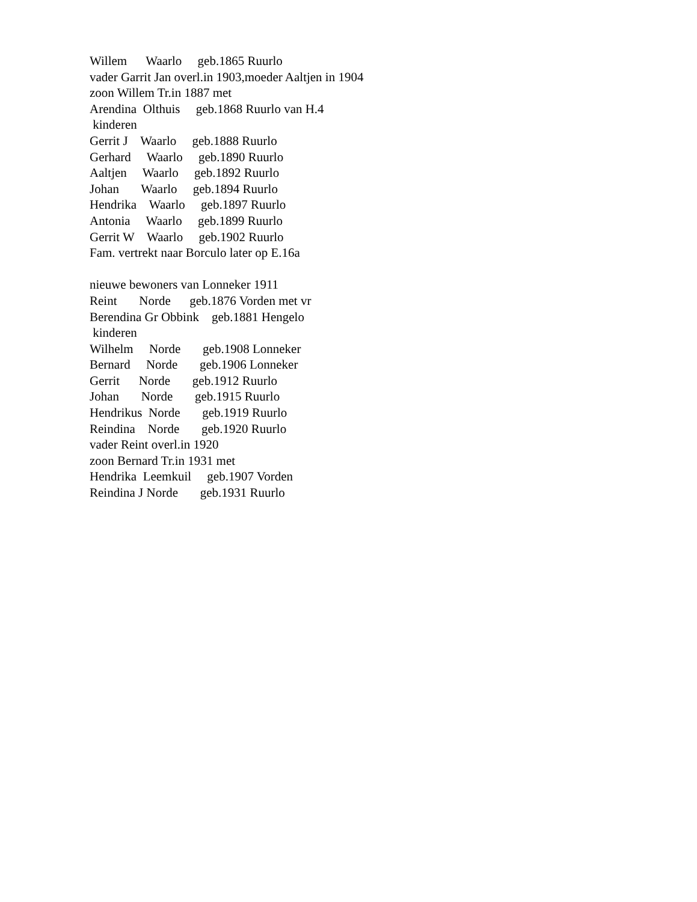Willem Waarlo geb.1865 Ruurlo vader Garrit Jan overl.in 1903,moeder Aaltjen in 1904 zoon Willem Tr.in 1887 met Arendina Olthuis geb.1868 Ruurlo van H.4 kinderen Gerrit J Waarlo geb.1888 Ruurlo Gerhard Waarlo geb.1890 Ruurlo Aaltjen Waarlo geb.1892 Ruurlo Johan Waarlo geb.1894 Ruurlo Hendrika Waarlo geb.1897 Ruurlo Antonia Waarlo geb.1899 Ruurlo Gerrit W Waarlo geb.1902 Ruurlo Fam. vertrekt naar Borculo later op E.16a nieuwe bewoners van Lonneker 1911 Reint Norde geb.1876 Vorden met vr Berendina Gr Obbink geb.1881 Hengelo kinderen Wilhelm Norde geb.1908 Lonneker Bernard Norde geb.1906 Lonneker Gerrit Norde geb.1912 Ruurlo Johan Norde geb.1915 Ruurlo Hendrikus Norde geb.1919 Ruurlo Reindina Norde geb.1920 Ruurlo vader Reint overl.in 1920 zoon Bernard Tr.in 1931 met Hendrika Leemkuil geb.1907 Vorden Reindina J Norde geb.1931 Ruurlo